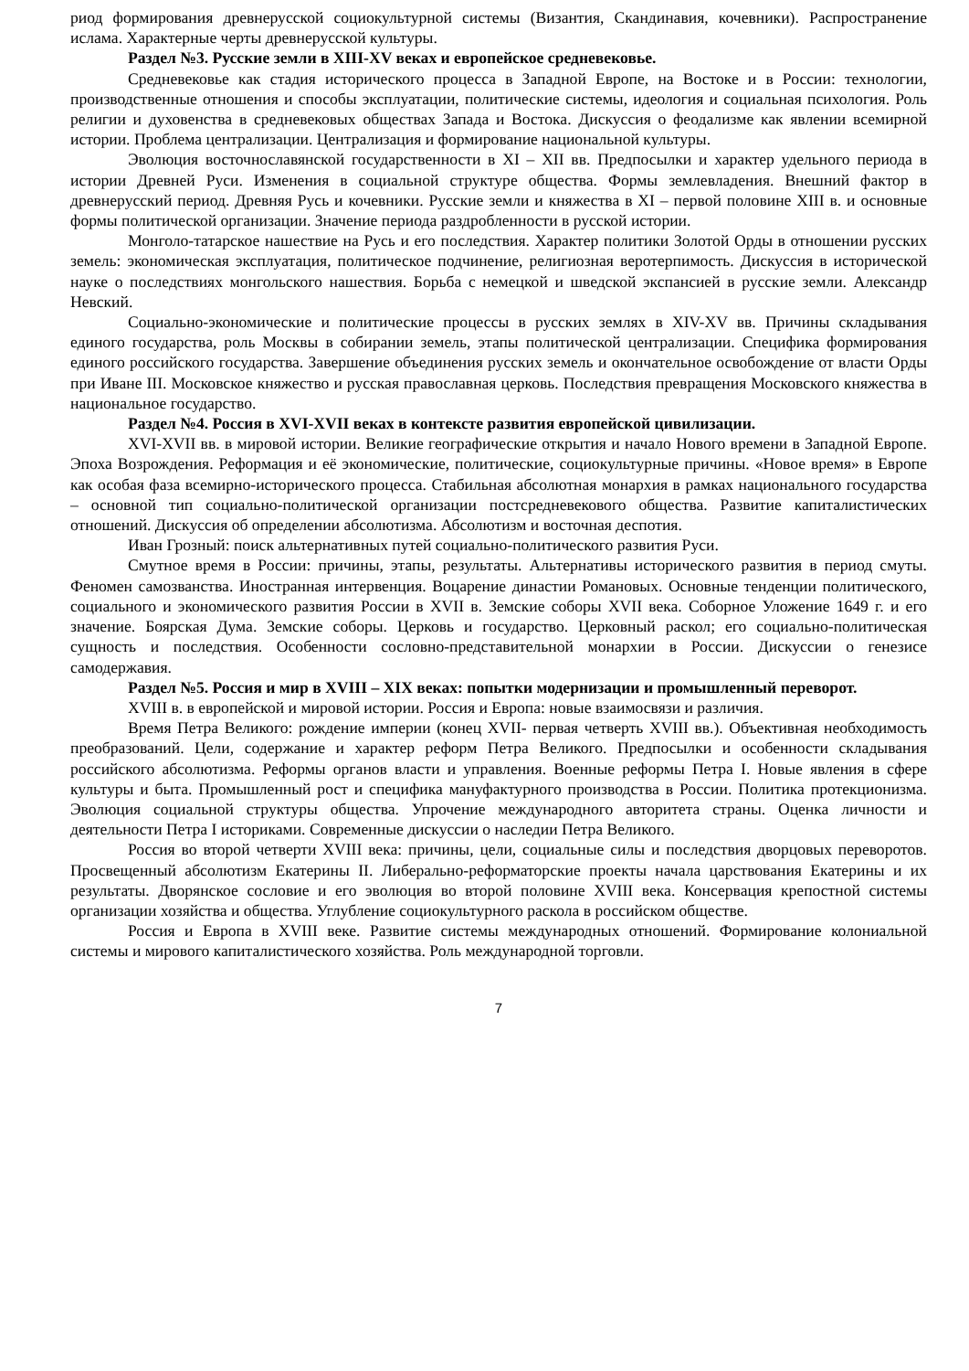риод формирования древнерусской социокультурной системы (Византия, Скандинавия, кочевники). Распространение ислама. Характерные черты древнерусской культуры.
Раздел №3. Русские земли в XIII-XV веках и европейское средневековье.
Средневековье как стадия исторического процесса в Западной Европе, на Востоке и в России: технологии, производственные отношения и способы эксплуатации, политические системы, идеология и социальная психология. Роль религии и духовенства в средневековых обществах Запада и Востока. Дискуссия о феодализме как явлении всемирной истории. Проблема централизации. Централизация и формирование национальной культуры.
Эволюция восточнославянской государственности в XI – XII вв. Предпосылки и характер удельного периода в истории Древней Руси. Изменения в социальной структуре общества. Формы землевладения. Внешний фактор в древнерусский период. Древняя Русь и кочевники. Русские земли и княжества в XI – первой половине XIII в. и основные формы политической организации. Значение периода раздробленности в русской истории.
Монголо-татарское нашествие на Русь и его последствия. Характер политики Золотой Орды в отношении русских земель: экономическая эксплуатация, политическое подчинение, религиозная веротерпимость. Дискуссия в исторической науке о последствиях монгольского нашествия. Борьба с немецкой и шведской экспансией в русские земли. Александр Невский.
Социально-экономические и политические процессы в русских землях в XIV-XV вв. Причины складывания единого государства, роль Москвы в собирании земель, этапы политической централизации. Специфика формирования единого российского государства. Завершение объединения русских земель и окончательное освобождение от власти Орды при Иване III. Московское княжество и русская православная церковь. Последствия превращения Московского княжества в национальное государство.
Раздел №4. Россия в XVI-XVII веках в контексте развития европейской цивилизации.
XVI-XVII вв. в мировой истории. Великие географические открытия и начало Нового времени в Западной Европе. Эпоха Возрождения. Реформация и её экономические, политические, социокультурные причины. «Новое время» в Европе как особая фаза всемирно-исторического процесса. Стабильная абсолютная монархия в рамках национального государства – основной тип социально-политической организации постсредневекового общества. Развитие капиталистических отношений. Дискуссия об определении абсолютизма. Абсолютизм и восточная деспотия.
Иван Грозный: поиск альтернативных путей социально-политического развития Руси.
Смутное время в России: причины, этапы, результаты. Альтернативы исторического развития в период смуты. Феномен самозванства. Иностранная интервенция. Воцарение династии Романовых. Основные тенденции политического, социального и экономического развития России в XVII в. Земские соборы XVII века. Соборное Уложение 1649 г. и его значение. Боярская Дума. Земские соборы. Церковь и государство. Церковный раскол; его социально-политическая сущность и последствия. Особенности сословно-представительной монархии в России. Дискуссии о генезисе самодержавия.
Раздел №5. Россия и мир в XVIII – XIX веках: попытки модернизации и промышленный переворот.
XVIII в. в европейской и мировой истории. Россия и Европа: новые взаимосвязи и различия.
Время Петра Великого: рождение империи (конец XVII- первая четверть XVIII вв.). Объективная необходимость преобразований. Цели, содержание и характер реформ Петра Великого. Предпосылки и особенности складывания российского абсолютизма. Реформы органов власти и управления. Военные реформы Петра I. Новые явления в сфере культуры и быта. Промышленный рост и специфика мануфактурного производства в России. Политика протекционизма. Эволюция социальной структуры общества. Упрочение международного авторитета страны. Оценка личности и деятельности Петра I историками. Современные дискуссии о наследии Петра Великого.
Россия во второй четверти XVIII века: причины, цели, социальные силы и последствия дворцовых переворотов. Просвещенный абсолютизм Екатерины II. Либерально-реформаторские проекты начала царствования Екатерины и их результаты. Дворянское сословие и его эволюция во второй половине XVIII века. Консервация крепостной системы организации хозяйства и общества. Углубление социокультурного раскола в российском обществе.
Россия и Европа в XVIII веке. Развитие системы международных отношений. Формирование колониальной системы и мирового капиталистического хозяйства. Роль международной торговли.
7